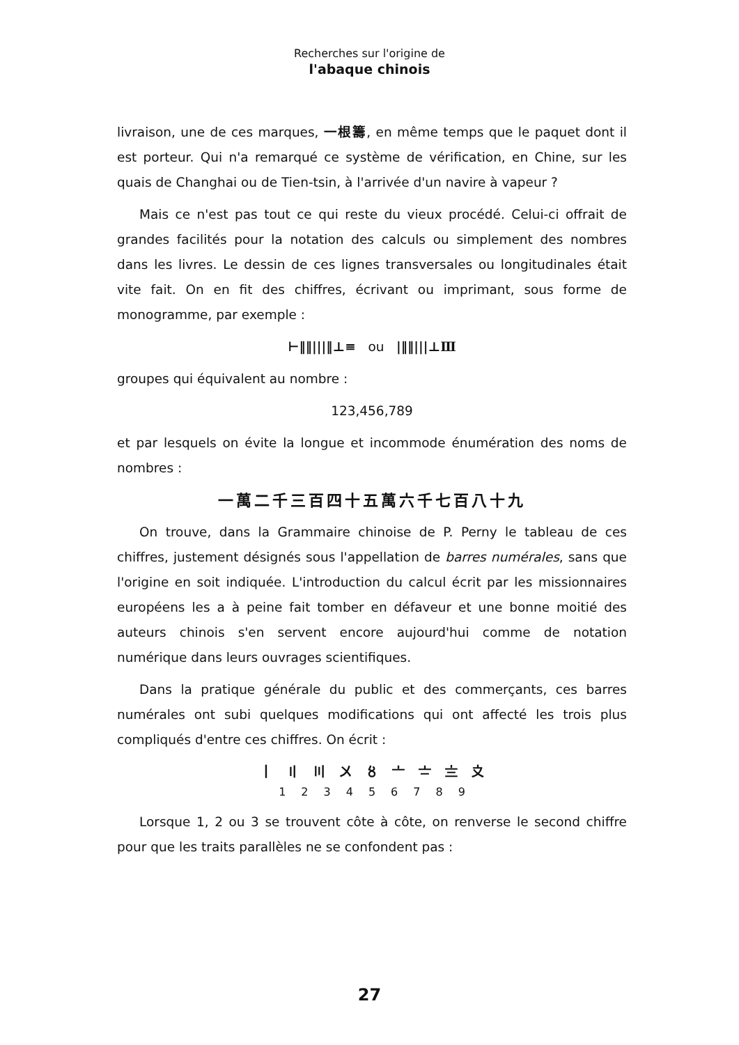Recherches sur l'origine de
l'abaque chinois
livraison, une de ces marques, 一根籌, en même temps que le paquet dont il est porteur. Qui n'a remarqué ce système de vérification, en Chine, sur les quais de Changhai ou de Tien-tsin, à l'arrivée d'un navire à vapeur ?
Mais ce n'est pas tout ce qui reste du vieux procédé. Celui-ci offrait de grandes facilités pour la notation des calculs ou simplement des nombres dans les livres. Le dessin de ces lignes transversales ou longitudinales était vite fait. On en fit des chiffres, écrivant ou imprimant, sous forme de monogramme, par exemple :
⊢‖‖|||‖⊥≡ ou |‖‖|||⊥Ⅲ
groupes qui équivalent au nombre :
123,456,789
et par lesquels on évite la longue et incommode énumération des noms de nombres :
一萬二千三百四十五萬六千七百八十九
On trouve, dans la Grammaire chinoise de P. Perny le tableau de ces chiffres, justement désignés sous l'appellation de barres numérales, sans que l'origine en soit indiquée. L'introduction du calcul écrit par les missionnaires européens les a à peine fait tomber en défaveur et une bonne moitié des auteurs chinois s'en servent encore aujourd'hui comme de notation numérique dans leurs ouvrages scientifiques.
Dans la pratique générale du public et des commerçants, ces barres numérales ont subi quelques modifications qui ont affecté les trois plus compliqués d'entre ces chiffres. On écrit :
丨 〢 〣 〤 〥 〦 〧 〨 〩
123456789
Lorsque 1, 2 ou 3 se trouvent côte à côte, on renverse le second chiffre pour que les traits parallèles ne se confondent pas :
27